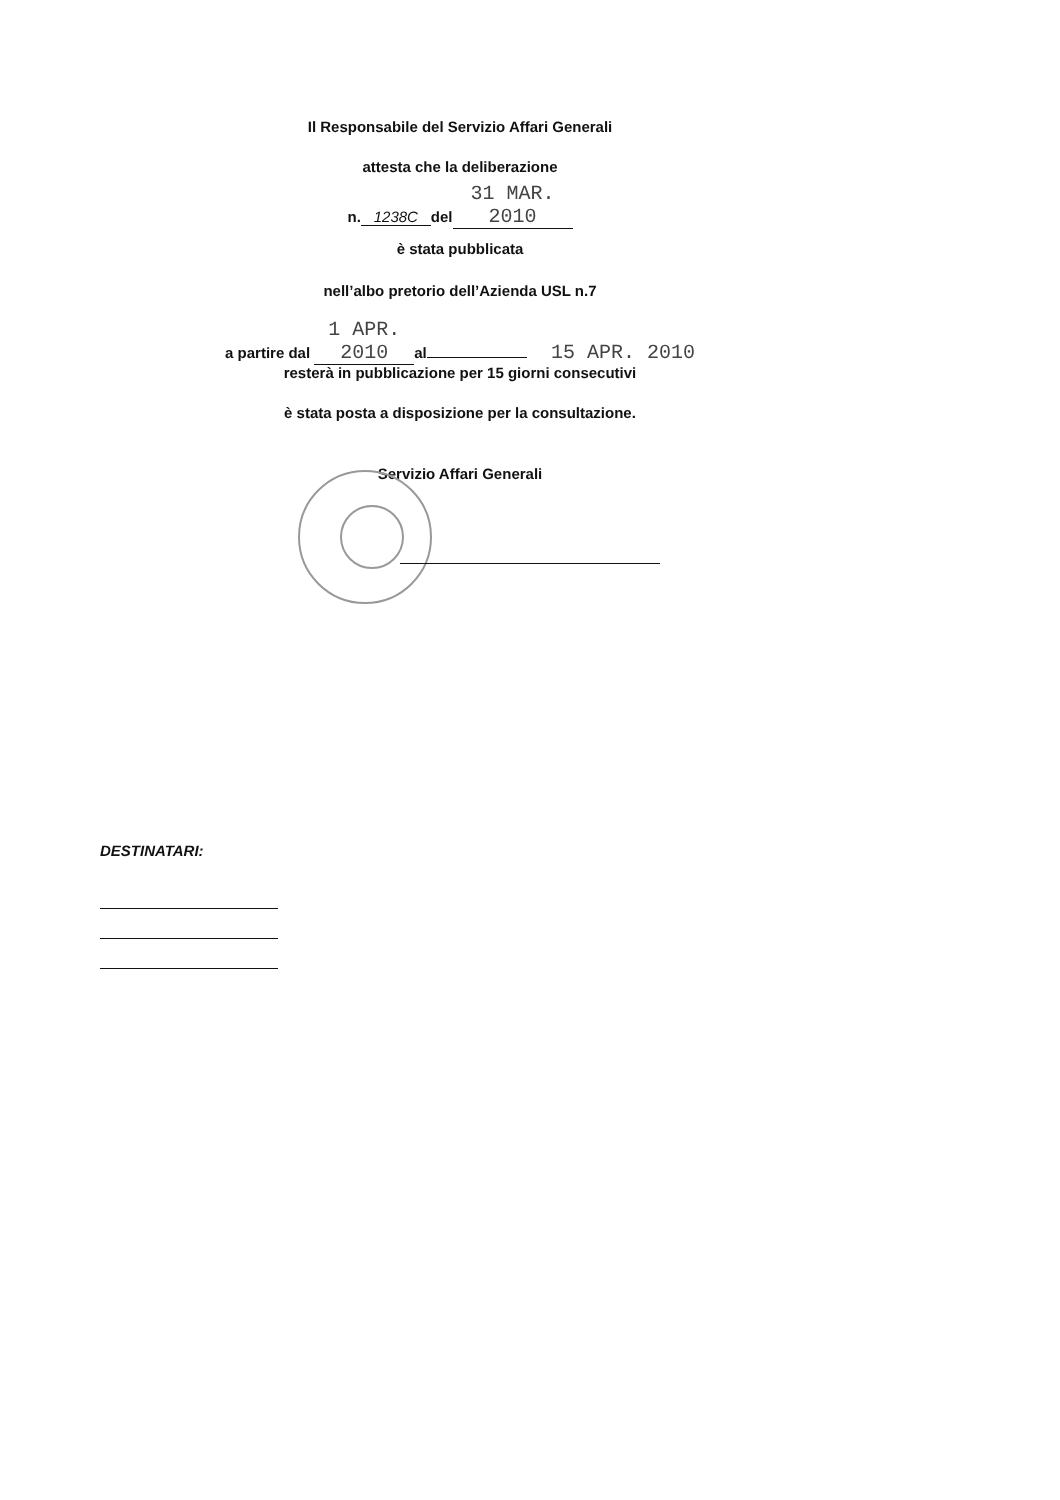Il Responsabile del Servizio Affari Generali
attesta che la deliberazione
n. 1238C del 31 MAR. 2010
è stata pubblicata
nell’albo pretorio dell’Azienda USL n.7
a partire dal 1 APR. 2010 al 15 APR. 2010
resterà in pubblicazione per 15 giorni consecutivi
è stata posta a disposizione per la consultazione.
Servizio Affari Generali
DESTINATARI: